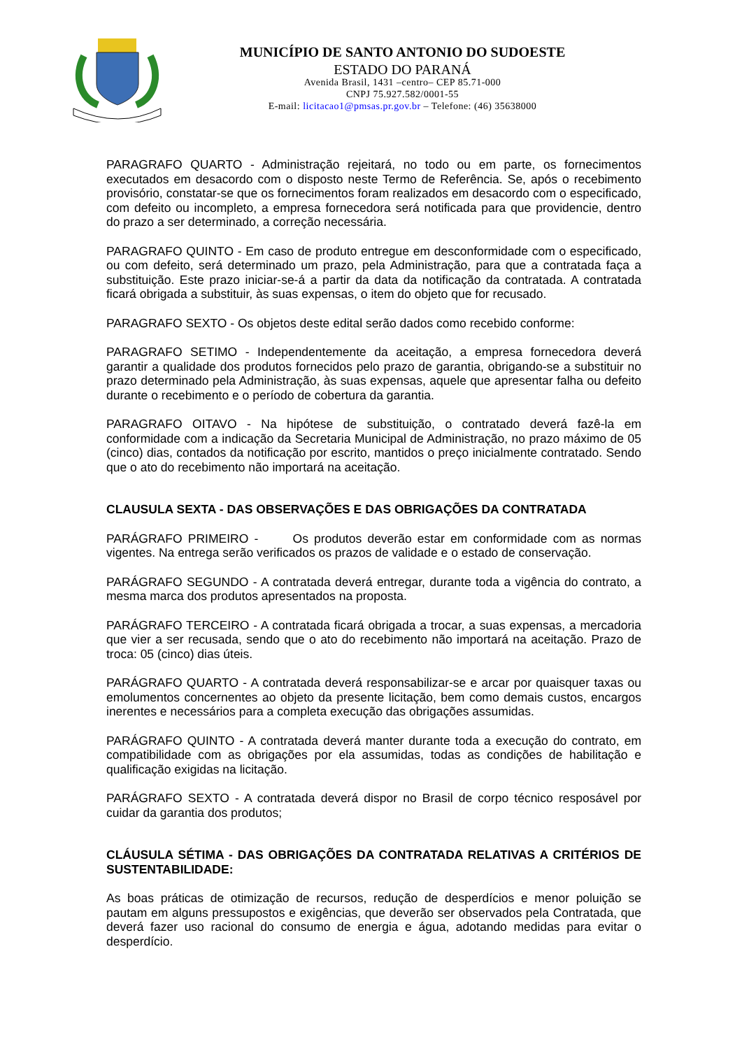MUNICÍPIO DE SANTO ANTONIO DO SUDOESTE
ESTADO DO PARANÁ
Avenida Brasil, 1431 –centro– CEP 85.71-000
CNPJ 75.927.582/0001-55
E-mail: licitacao1@pmsas.pr.gov.br – Telefone: (46) 35638000
PARAGRAFO QUARTO - Administração rejeitará, no todo ou em parte, os fornecimentos executados em desacordo com o disposto neste Termo de Referência. Se, após o recebimento provisório, constatar-se que os fornecimentos foram realizados em desacordo com o especificado, com defeito ou incompleto, a empresa fornecedora será notificada para que providencie, dentro do prazo a ser determinado, a correção necessária.
PARAGRAFO QUINTO - Em caso de produto entregue em desconformidade com o especificado, ou com defeito, será determinado um prazo, pela Administração, para que a contratada faça a substituição. Este prazo iniciar-se-á a partir da data da notificação da contratada. A contratada ficará obrigada a substituir, às suas expensas, o item do objeto que for recusado.
PARAGRAFO SEXTO - Os objetos deste edital serão dados como recebido conforme:
PARAGRAFO SETIMO - Independentemente da aceitação, a empresa fornecedora deverá garantir a qualidade dos produtos fornecidos pelo prazo de garantia, obrigando-se a substituir no prazo determinado pela Administração, às suas expensas, aquele que apresentar falha ou defeito durante o recebimento e o período de cobertura da garantia.
PARAGRAFO OITAVO - Na hipótese de substituição, o contratado deverá fazê-la em conformidade com a indicação da Secretaria Municipal de Administração, no prazo máximo de 05 (cinco) dias, contados da notificação por escrito, mantidos o preço inicialmente contratado. Sendo que o ato do recebimento não importará na aceitação.
CLAUSULA SEXTA - DAS OBSERVAÇÕES E DAS OBRIGAÇÕES DA CONTRATADA
PARÁGRAFO PRIMEIRO - Os produtos deverão estar em conformidade com as normas vigentes. Na entrega serão verificados os prazos de validade e o estado de conservação.
PARÁGRAFO SEGUNDO - A contratada deverá entregar, durante toda a vigência do contrato, a mesma marca dos produtos apresentados na proposta.
PARÁGRAFO TERCEIRO - A contratada ficará obrigada a trocar, a suas expensas, a mercadoria que vier a ser recusada, sendo que o ato do recebimento não importará na aceitação. Prazo de troca: 05 (cinco) dias úteis.
PARÁGRAFO QUARTO - A contratada deverá responsabilizar-se e arcar por quaisquer taxas ou emolumentos concernentes ao objeto da presente licitação, bem como demais custos, encargos inerentes e necessários para a completa execução das obrigações assumidas.
PARÁGRAFO QUINTO - A contratada deverá manter durante toda a execução do contrato, em compatibilidade com as obrigações por ela assumidas, todas as condições de habilitação e qualificação exigidas na licitação.
PARÁGRAFO SEXTO - A contratada deverá dispor no Brasil de corpo técnico resposável por cuidar da garantia dos produtos;
CLÁUSULA SÉTIMA - DAS OBRIGAÇÕES DA CONTRATADA RELATIVAS A CRITÉRIOS DE SUSTENTABILIDADE:
As boas práticas de otimização de recursos, redução de desperdícios e menor poluição se pautam em alguns pressupostos e exigências, que deverão ser observados pela Contratada, que deverá fazer uso racional do consumo de energia e água, adotando medidas para evitar o desperdício.